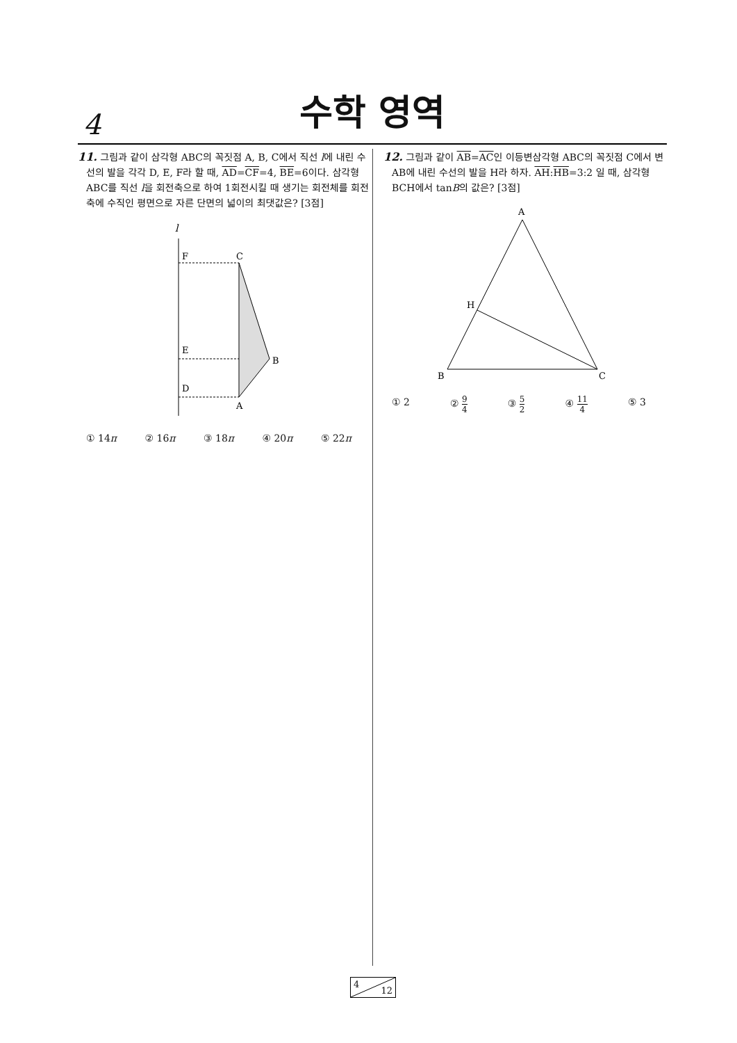4
수학 영역
11. 그림과 같이 삼각형 ABC의 꼭짓점 A, B, C에서 직선 l에 내린 수선의 발을 각각 D, E, F라 할 때, AD=CF=4, BE=6이다. 삼각형 ABC를 직선 l을 회전축으로 하여 1회전시킬 때 생기는 회전체를 회전축에 수직인 평면으로 자른 단면의 넓이의 최댓값은? [3점]
l
F
C
E
B
D
A
① 14π ② 16π ③ 18π ④ 20π ⑤ 22π
12. 그림과 같이 AB=AC인 이등변삼각형 ABC의 꼭짓점 C에서 변 AB에 내린 수선의 발을 H라 하자. AH:HB=3:2 일 때, 삼각형 BCH에서 tanB의 값은? [3점]
A
H
B
C
① 2 ② 9 4 ③ 5 2 ④ 11 4 ⑤ 3
4
12